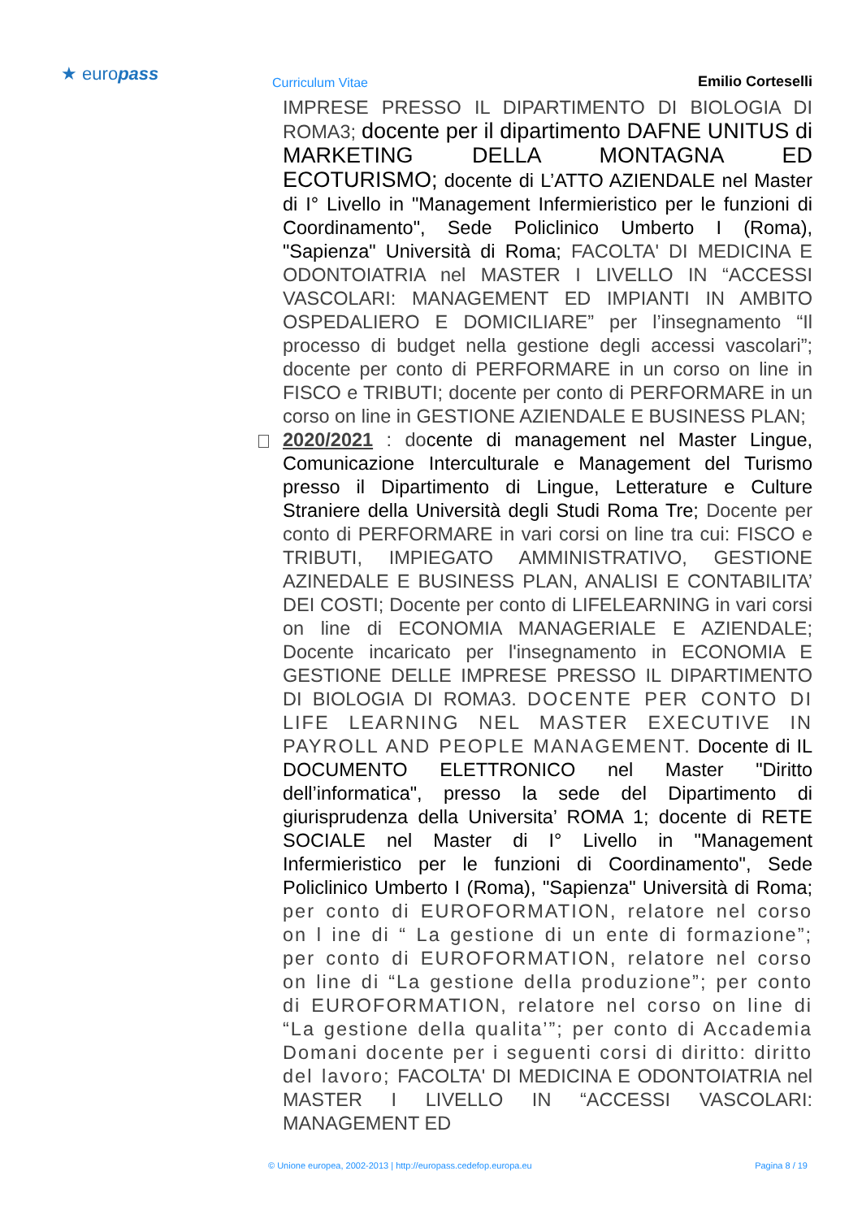★ europass Curriculum Vitae Emilio Corteselli
IMPRESE PRESSO IL DIPARTIMENTO DI BIOLOGIA DI ROMA3; docente per il dipartimento DAFNE UNITUS di MARKETING DELLA MONTAGNA ED ECOTURISMO; docente di L’ATTO AZIENDALE nel Master di I° Livello in "Management Infermieristico per le funzioni di Coordinamento", Sede Policlinico Umberto I (Roma), "Sapienza" Università di Roma; FACOLTA' DI MEDICINA E ODONTOIATRIA nel MASTER I LIVELLO IN “ACCESSI VASCOLARI: MANAGEMENT ED IMPIANTI IN AMBITO OSPEDALIERO E DOMICILIARE” per l’insegnamento “Il processo di budget nella gestione degli accessi vascolari”; docente per conto di PERFORMARE in un corso on line in FISCO e TRIBUTI; docente per conto di PERFORMARE in un corso on line in GESTIONE AZIENDALE E BUSINESS PLAN;
2020/2021 : docente di management nel Master Lingue, Comunicazione Interculturale e Management del Turismo presso il Dipartimento di Lingue, Letterature e Culture Straniere della Università degli Studi Roma Tre; Docente per conto di PERFORMARE in vari corsi on line tra cui: FISCO e TRIBUTI, IMPIEGATO AMMINISTRATIVO, GESTIONE AZINEDALE E BUSINESS PLAN, ANALISI E CONTABILITA’ DEI COSTI; Docente per conto di LIFELEARNING in vari corsi on line di ECONOMIA MANAGERIALE E AZIENDALE; Docente incaricato per l'insegnamento in ECONOMIA E GESTIONE DELLE IMPRESE PRESSO IL DIPARTIMENTO DI BIOLOGIA DI ROMA3. DOCENTE PER CONTO DI LIFE LEARNING NEL MASTER EXECUTIVE IN PAYROLL AND PEOPLE MANAGEMENT. Docente di IL DOCUMENTO ELETTRONICO nel Master "Diritto dell’informatica", presso la sede del Dipartimento di giurisprudenza della Universita’ ROMA 1; docente di RETE SOCIALE nel Master di I° Livello in "Management Infermieristico per le funzioni di Coordinamento", Sede Policlinico Umberto I (Roma), "Sapienza" Università di Roma; per conto di EUROFORMATION, relatore nel corso on l ine di “ La gestione di un ente di formazione”; per conto di EUROFORMATION, relatore nel corso on line di “La gestione della produzione”; per conto di EUROFORMATION, relatore nel corso on line di “La gestione della qualita’”; per conto di Accademia Domani docente per i seguenti corsi di diritto: diritto del lavoro; FACOLTA' DI MEDICINA E ODONTOIATRIA nel MASTER I LIVELLO IN “ACCESSI VASCOLARI: MANAGEMENT ED
© Unione europea, 2002-2013 | http://europass.cedefop.europa.eu Pagina 8 / 19